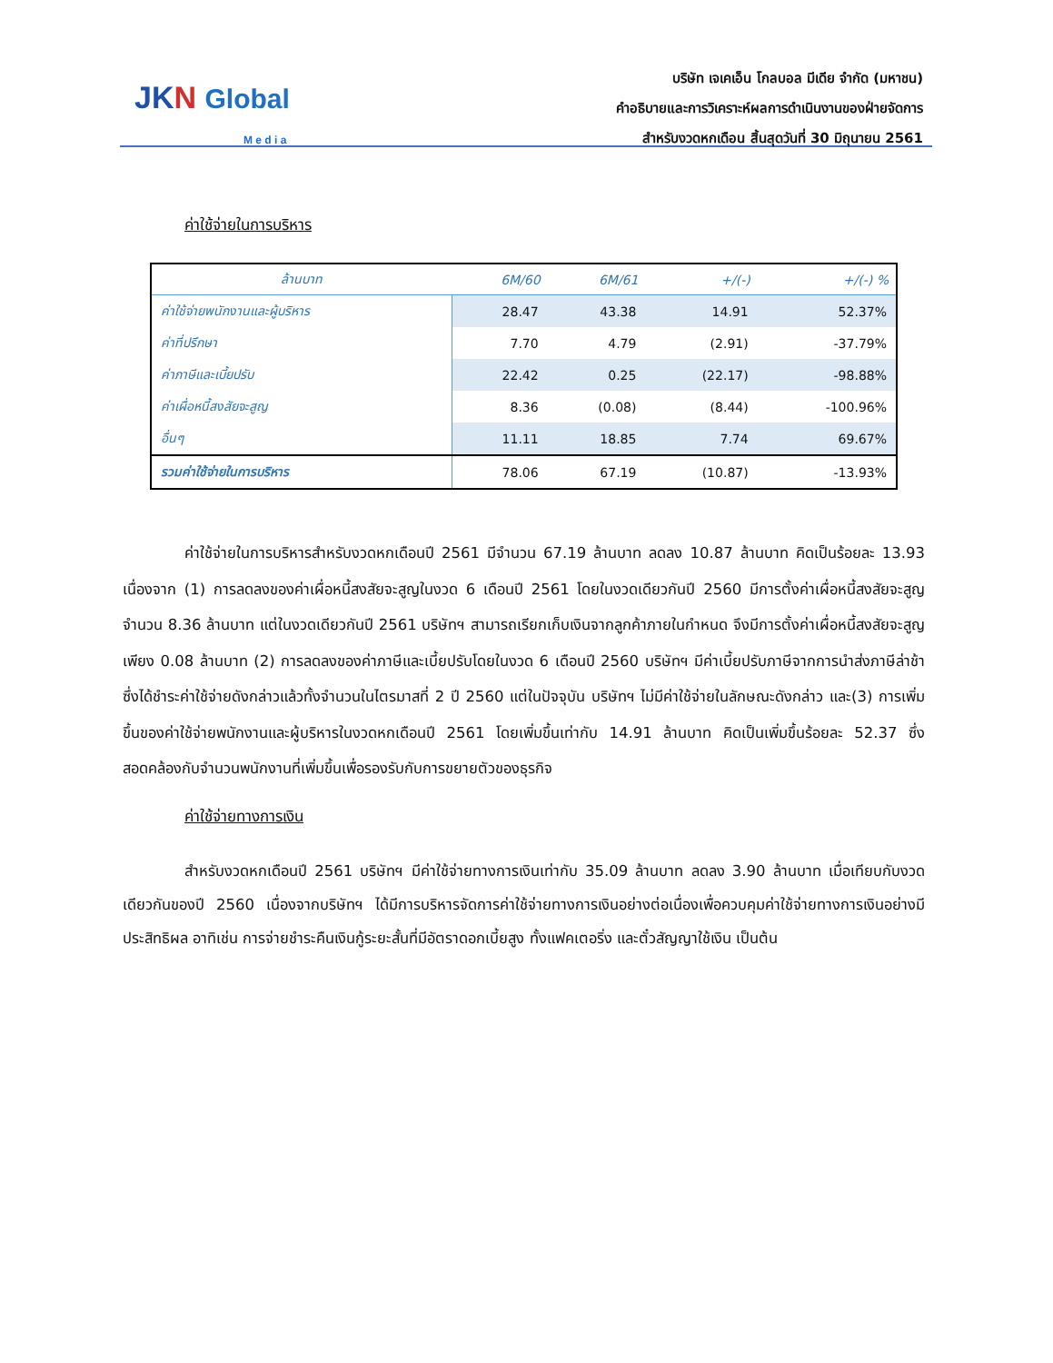JKN Global
M e d i a
บริษัท เจเคเอ็น โกลบอล มีเดีย จำกัด (มหาชน)
คำอธิบายและการวิเคราะห์ผลการดำเนินงานของฝ่ายจัดการ
สำหรับงวดหกเดือน สิ้นสุดวันที่ 30 มิถุนายน 2561
ค่าใช้จ่ายในการบริหาร
| ล้านบาท | 6M/60 | 6M/61 | +/(-) | +/(-) % |
| --- | --- | --- | --- | --- |
| ค่าใช้จ่ายพนักงานและผู้บริหาร | 28.47 | 43.38 | 14.91 | 52.37% |
| ค่าที่ปรึกษา | 7.70 | 4.79 | (2.91) | -37.79% |
| ค่าภาษีและเบี้ยปรับ | 22.42 | 0.25 | (22.17) | -98.88% |
| ค่าเผื่อหนี้สงสัยจะสูญ | 8.36 | (0.08) | (8.44) | -100.96% |
| อื่นๆ | 11.11 | 18.85 | 7.74 | 69.67% |
| รวมค่าใช้จ่ายในการบริหาร | 78.06 | 67.19 | (10.87) | -13.93% |
ค่าใช้จ่ายในการบริหารสำหรับงวดหกเดือนปี 2561 มีจำนวน 67.19 ล้านบาท ลดลง 10.87 ล้านบาท คิดเป็นร้อยละ 13.93 เนื่องจาก (1) การลดลงของค่าเผื่อหนี้สงสัยจะสูญในงวด 6 เดือนปี 2561 โดยในงวดเดียวกันปี 2560 มีการตั้งค่าเผื่อหนี้สงสัยจะสูญ จำนวน 8.36 ล้านบาท แต่ในงวดเดียวกันปี 2561 บริษัทฯ สามารถเรียกเก็บเงินจากลูกค้าภายในกำหนด จึงมีการตั้งค่าเผื่อหนี้สงสัยจะสูญเพียง 0.08 ล้านบาท (2) การลดลงของค่าภาษีและเบี้ยปรับโดยในงวด 6 เดือนปี 2560 บริษัทฯ มีค่าเบี้ยปรับภาษีจากการนำส่งภาษีล่าช้า ซึ่งได้ชำระค่าใช้จ่ายดังกล่าวแล้วทั้งจำนวนในไตรมาสที่ 2 ปี 2560 แต่ในปัจจุบัน บริษัทฯ ไม่มีค่าใช้จ่ายในลักษณะดังกล่าว และ(3) การเพิ่มขึ้นของค่าใช้จ่ายพนักงานและผู้บริหารในงวดหกเดือนปี 2561 โดยเพิ่มขึ้นเท่ากับ 14.91 ล้านบาท คิดเป็นเพิ่มขึ้นร้อยละ 52.37 ซึ่งสอดคล้องกับจำนวนพนักงานที่เพิ่มขึ้นเพื่อรองรับกับการขยายตัวของธุรกิจ
ค่าใช้จ่ายทางการเงิน
สำหรับงวดหกเดือนปี 2561 บริษัทฯ มีค่าใช้จ่ายทางการเงินเท่ากับ 35.09 ล้านบาท ลดลง 3.90 ล้านบาท เมื่อเทียบกับงวดเดียวกันของปี 2560 เนื่องจากบริษัทฯ ได้มีการบริหารจัดการค่าใช้จ่ายทางการเงินอย่างต่อเนื่องเพื่อควบคุมค่าใช้จ่ายทางการเงินอย่างมีประสิทธิผล อาทิเช่น การจ่ายชำระคืนเงินกู้ระยะสั้นที่มีอัตราดอกเบี้ยสูง ทั้งแฟคเตอริ่ง และตั๋วสัญญาใช้เงิน เป็นต้น